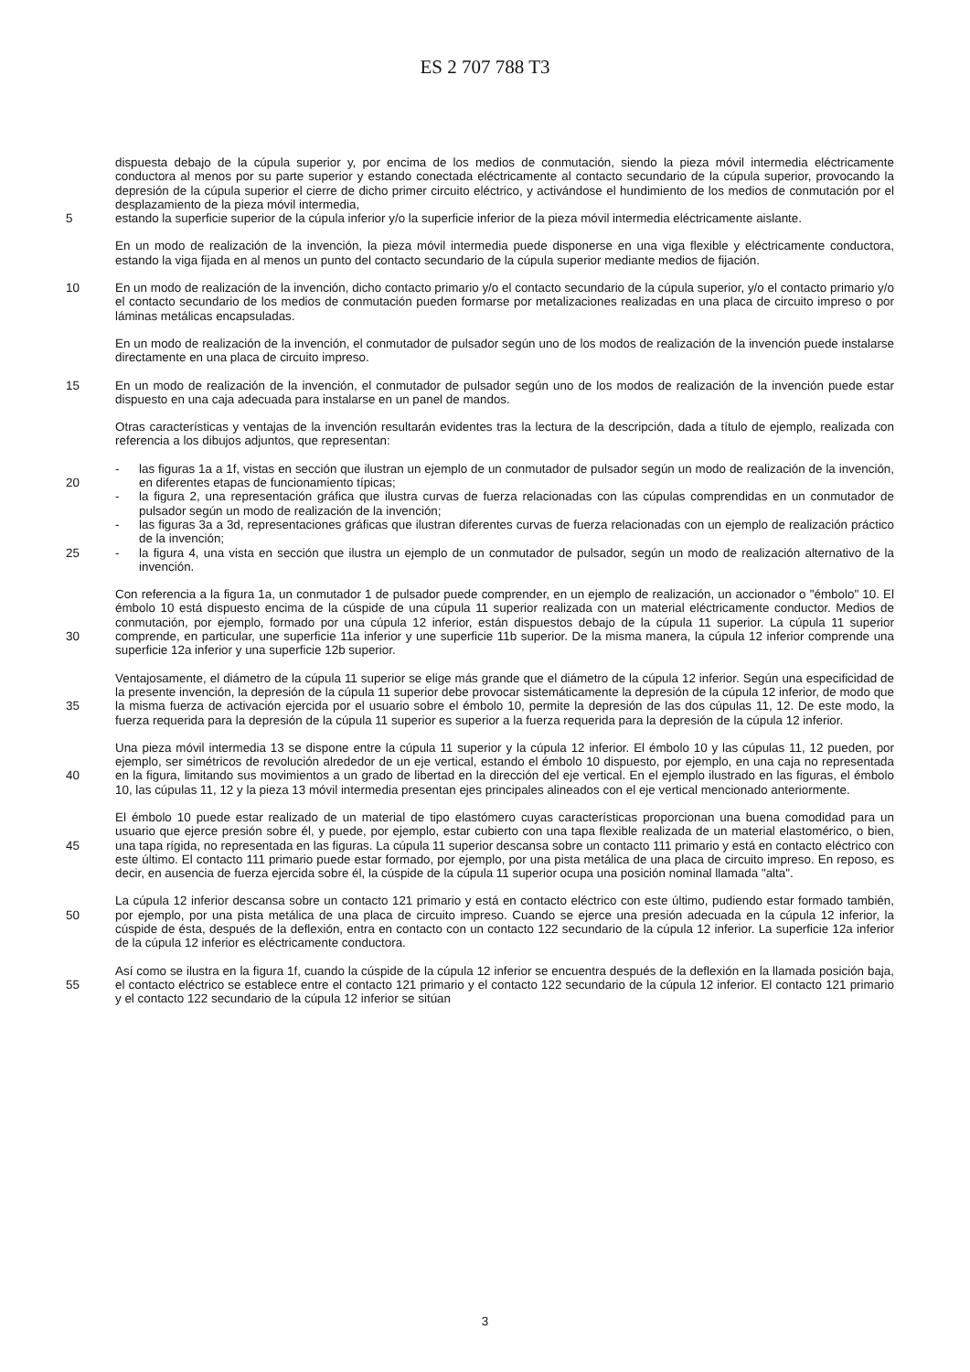ES 2 707 788 T3
dispuesta debajo de la cúpula superior y, por encima de los medios de conmutación, siendo la pieza móvil intermedia eléctricamente conductora al menos por su parte superior y estando conectada eléctricamente al contacto secundario de la cúpula superior, provocando la depresión de la cúpula superior el cierre de dicho primer circuito eléctrico, y activándose el hundimiento de los medios de conmutación por el desplazamiento de la pieza móvil intermedia,
5 estando la superficie superior de la cúpula inferior y/o la superficie inferior de la pieza móvil intermedia eléctricamente aislante.
En un modo de realización de la invención, la pieza móvil intermedia puede disponerse en una viga flexible y eléctricamente conductora, estando la viga fijada en al menos un punto del contacto secundario de la cúpula superior mediante medios de fijación.
10 En un modo de realización de la invención, dicho contacto primario y/o el contacto secundario de la cúpula superior, y/o el contacto primario y/o el contacto secundario de los medios de conmutación pueden formarse por metalizaciones realizadas en una placa de circuito impreso o por láminas metálicas encapsuladas.
En un modo de realización de la invención, el conmutador de pulsador según uno de los modos de realización de la invención puede instalarse directamente en una placa de circuito impreso.
15 En un modo de realización de la invención, el conmutador de pulsador según uno de los modos de realización de la invención puede estar dispuesto en una caja adecuada para instalarse en un panel de mandos.
Otras características y ventajas de la invención resultarán evidentes tras la lectura de la descripción, dada a título de ejemplo, realizada con referencia a los dibujos adjuntos, que representan:
20 - las figuras 1a a 1f, vistas en sección que ilustran un ejemplo de un conmutador de pulsador según un modo de realización de la invención, en diferentes etapas de funcionamiento típicas;
- la figura 2, una representación gráfica que ilustra curvas de fuerza relacionadas con las cúpulas comprendidas en un conmutador de pulsador según un modo de realización de la invención;
- las figuras 3a a 3d, representaciones gráficas que ilustran diferentes curvas de fuerza relacionadas con un ejemplo de realización práctico de la invención;
25 - la figura 4, una vista en sección que ilustra un ejemplo de un conmutador de pulsador, según un modo de realización alternativo de la invención.
30 Con referencia a la figura 1a, un conmutador 1 de pulsador puede comprender, en un ejemplo de realización, un accionador o "émbolo" 10. El émbolo 10 está dispuesto encima de la cúspide de una cúpula 11 superior realizada con un material eléctricamente conductor. Medios de conmutación, por ejemplo, formado por una cúpula 12 inferior, están dispuestos debajo de la cúpula 11 superior. La cúpula 11 superior comprende, en particular, une superficie 11a inferior y une superficie 11b superior. De la misma manera, la cúpula 12 inferior comprende una superficie 12a inferior y una superficie 12b superior.
35 Ventajosamente, el diámetro de la cúpula 11 superior se elige más grande que el diámetro de la cúpula 12 inferior. Según una especificidad de la presente invención, la depresión de la cúpula 11 superior debe provocar sistemáticamente la depresión de la cúpula 12 inferior, de modo que la misma fuerza de activación ejercida por el usuario sobre el émbolo 10, permite la depresión de las dos cúpulas 11, 12. De este modo, la fuerza requerida para la depresión de la cúpula 11 superior es superior a la fuerza requerida para la depresión de la cúpula 12 inferior.
40 Una pieza móvil intermedia 13 se dispone entre la cúpula 11 superior y la cúpula 12 inferior. El émbolo 10 y las cúpulas 11, 12 pueden, por ejemplo, ser simétricos de revolución alrededor de un eje vertical, estando el émbolo 10 dispuesto, por ejemplo, en una caja no representada en la figura, limitando sus movimientos a un grado de libertad en la dirección del eje vertical. En el ejemplo ilustrado en las figuras, el émbolo 10, las cúpulas 11, 12 y la pieza 13 móvil intermedia presentan ejes principales alineados con el eje vertical mencionado anteriormente.
45 El émbolo 10 puede estar realizado de un material de tipo elastómero cuyas características proporcionan una buena comodidad para un usuario que ejerce presión sobre él, y puede, por ejemplo, estar cubierto con una tapa flexible realizada de un material elastomérico, o bien, una tapa rígida, no representada en las figuras. La cúpula 11 superior descansa sobre un contacto 111 primario y está en contacto eléctrico con este último. El contacto 111 primario puede estar formado, por ejemplo, por una pista metálica de una placa de circuito impreso. En reposo, es decir, en ausencia de fuerza ejercida sobre él, la cúspide de la cúpula 11 superior ocupa una posición nominal llamada "alta".
50 La cúpula 12 inferior descansa sobre un contacto 121 primario y está en contacto eléctrico con este último, pudiendo estar formado también, por ejemplo, por una pista metálica de una placa de circuito impreso. Cuando se ejerce una presión adecuada en la cúpula 12 inferior, la cúspide de ésta, después de la deflexión, entra en contacto con un contacto 122 secundario de la cúpula 12 inferior. La superficie 12a inferior de la cúpula 12 inferior es eléctricamente conductora.
55 Así como se ilustra en la figura 1f, cuando la cúspide de la cúpula 12 inferior se encuentra después de la deflexión en la llamada posición baja, el contacto eléctrico se establece entre el contacto 121 primario y el contacto 122 secundario de la cúpula 12 inferior. El contacto 121 primario y el contacto 122 secundario de la cúpula 12 inferior se sitúan
3